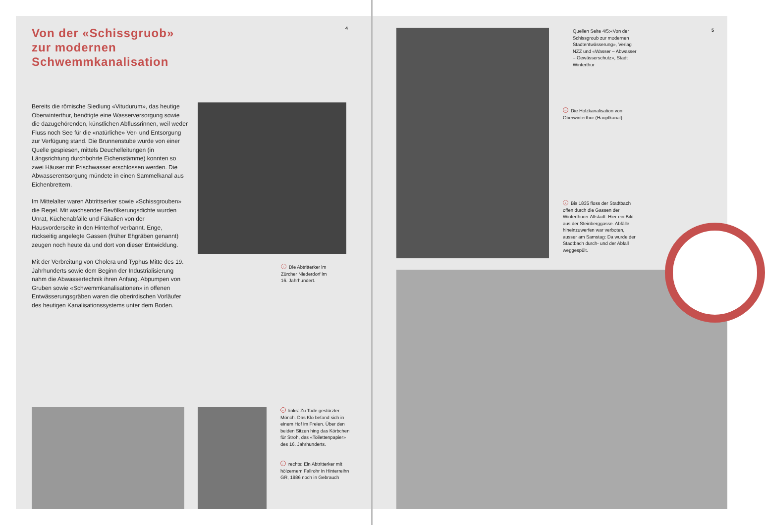Von der «Schissgruob»
zur modernen
Schwemmkanalisation
4
Bereits die römische Siedlung «Vitudurum», das heutige Oberwinterthur, benötigte eine Wasserversorgung sowie die dazugehörenden, künstlichen Abflussrinnen, weil weder Fluss noch See für die «natürliche» Ver- und Entsorgung zur Verfügung stand. Die Brunnenstube wurde von einer Quelle gespiesen, mittels Deuchelleitungen (in Längsrichtung durchbohrte Eichenstämme) konnten so zwei Häuser mit Frischwasser erschlossen werden. Die Abwasserent­sorgung mündete in einen Sammelkanal aus Eichenbrettern.
Im Mittelalter waren Abtrittserker sowie «Schissgrouben» die Regel. Mit wachsender Bevölkerungsdichte wurden Unrat, Küchenabfälle und Fäkalien von der Hausvorderseite in den Hinterhof verbannt. Enge, rückseitig angelegte Gassen (früher Ehgräben genannt) zeugen noch heute da und dort von dieser Entwicklung.
Mit der Verbreitung von Cholera und Typhus Mitte des 19. Jahrhunderts sowie dem Beginn der Industrialisierung nahm die Abwassertechnik ihren Anfang. Abpumpen von Gruben sowie «Schwemmkanalisationen» in offenen Entwässerungsgräben waren die oberirdischen Vorläufer des heutigen Kanalisationssystems unter dem Boden.
↑ Die Abtritterker im
Zürcher Niederdorf im
16. Jahrhundert.
← links: Zu Tode gestürzter Mönch. Das Klo befand sich in einem Hof im Freien. Über den beiden Sitzen hing das Körbchen für Stroh, das «Toilettenpapier» des 16. Jahrhunderts.
← rechts: Ein Abtritterker mit hölzernem Fallrohr in Hinter­reihn GR, 1986 noch in Gebrauch
Quellen Seite 4/5:«Von der Schissgroub zur moder­nen Stadtentwässerung», Verlag NZZ und «Wasser – Abwasser – Gewässer­schutz», Stadt Winterthur
← Die Holzkanalisation von Oberwinterthur (Hauptkanal)
↓ Bis 1835 floss der Stadt­bach offen durch die Gassen der Winterthurer Altstadt. Hier ein Bild aus der Stein­berggasse. Abfälle hinein­zuwerfen war verboten, ausser am Samstag: Da wurde der Stadtbach durch- und der Abfall weggespült.
5